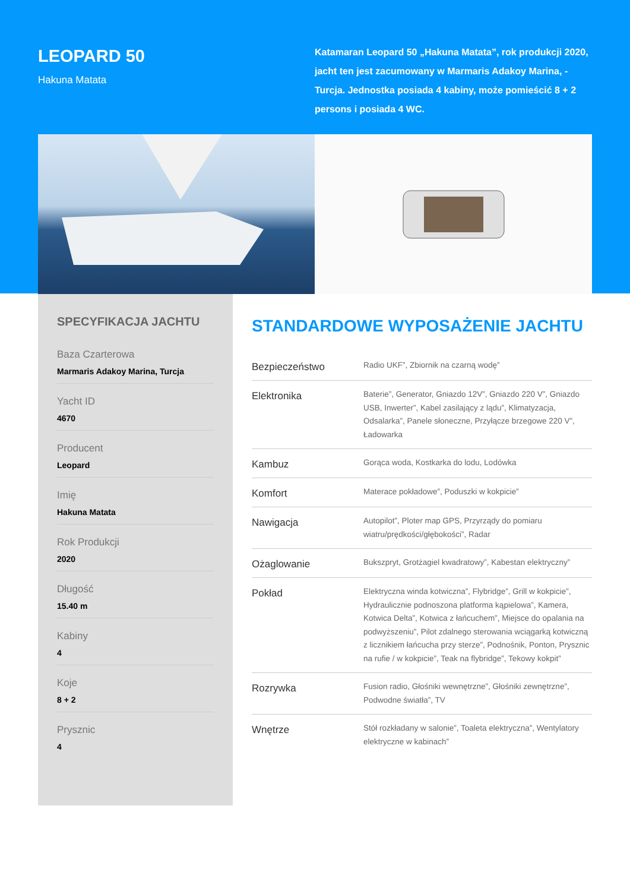LEOPARD 50
Hakuna Matata
Katamaran Leopard 50 „Hakuna Matata”, rok produkcji 2020, jacht ten jest zacumowany w Marmaris Adakoy Marina, - Turcja. Jednostka posiada 4 kabiny, może pomieścić 8 + 2 persons i posiada 4 WC.
SPECYFIKACJA JACHTU
Baza Czarterowa
Marmaris Adakoy Marina, Turcja
Yacht ID
4670
Producent
Leopard
Imię
Hakuna Matata
Rok Produkcji
2020
Długość
15.40 m
Kabiny
4
Koje
8 + 2
Prysznic
4
STANDARDOWE WYPOSAŻENIE JACHTU
| Bezpieczeństwo | Radio UKF”, Zbiornik na czarną wodę” |
| Elektronika | Baterie”, Generator, Gniazdo 12V”, Gniazdo 220 V”, Gniazdo USB, Inwerter”, Kabel zasilający z lądu”, Klimatyzacja, Odsalarka”, Panele słoneczne, Przyłącze brzegowe 220 V”, Ładowarka |
| Kambuz | Gorąca woda, Kostkarka do lodu, Lodówka |
| Komfort | Materace pokładowe”, Poduszki w kokpicie” |
| Nawigacja | Autopilot”, Ploter map GPS, Przyrządy do pomiaru wiatru/prędkości/głębokości”, Radar |
| Ożaglowanie | Bukszpryt, Grotżagiel kwadratowy”, Kabestan elektryczny” |
| Pokład | Elektryczna winda kotwiczna”, Flybridge”, Grill w kokpicie”, Hydraulicznie podnoszona platforma kąpielowa”, Kamera, Kotwica Delta”, Kotwica z łańcuchem”, Miejsce do opalania na podwyższeniu”, Pilot zdalnego sterowania wciągarką kotwiczną z licznikiem łańcucha przy sterze”, Podnośnik, Ponton, Prysznic na rufie / w kokpicie”, Teak na flybridge”, Tekowy kokpit” |
| Rozrywka | Fusion radio, Głośniki wewnętrzne”, Głośniki zewnętrzne”, Podwodne światła”, TV |
| Wnętrze | Stół rozkładany w salonie”, Toaleta elektryczna”, Wentylatory elektryczne w kabinach” |